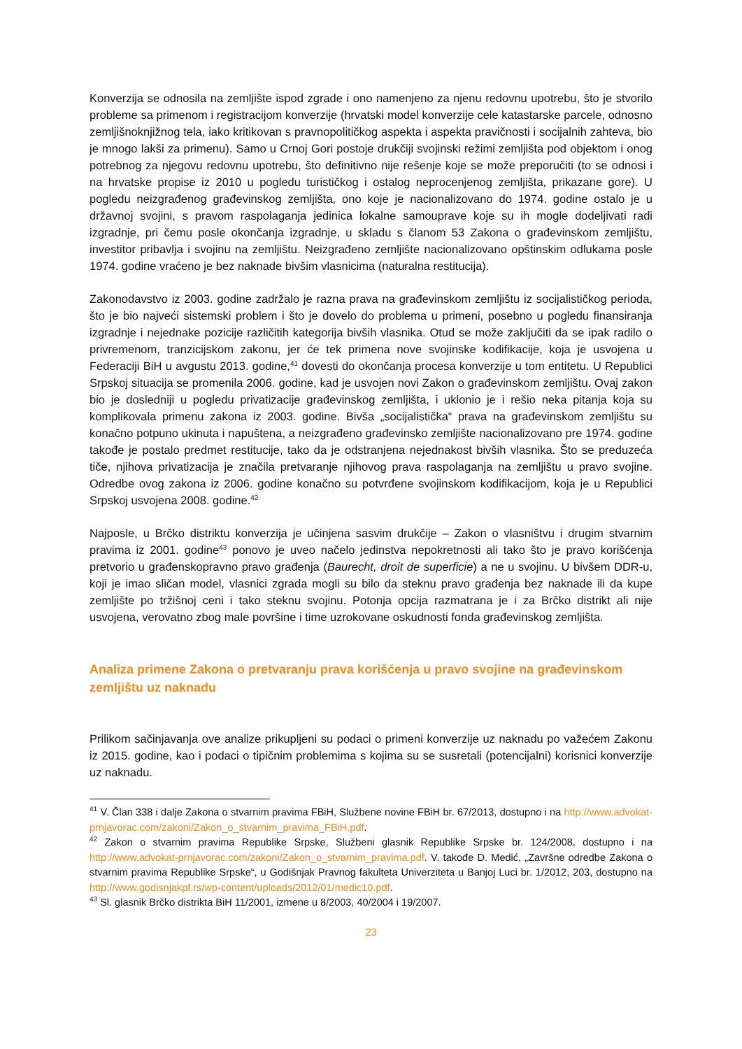Konverzija se odnosila na zemljište ispod zgrade i ono namenjeno za njenu redovnu upotrebu, što je stvorilo probleme sa primenom i registracijom konverzije (hrvatski model konverzije cele katastarske parcele, odnosno zemljišnoknjižnog tela, iako kritikovan s pravnopolitičkog aspekta i aspekta pravičnosti i socijalnih zahteva, bio je mnogo lakši za primenu). Samo u Crnoj Gori postoje drukčiji svojinski režimi zemljišta pod objektom i onog potrebnog za njegovu redovnu upotrebu, što definitivno nije rešenje koje se može preporučiti (to se odnosi i na hrvatske propise iz 2010 u pogledu turističkog i ostalog neprocenjenog zemljišta, prikazane gore). U pogledu neizgrađenog građevinskog zemljišta, ono koje je nacionalizovano do 1974. godine ostalo je u državnoj svojini, s pravom raspolaganja jedinica lokalne samouprave koje su ih mogle dodeljivati radi izgradnje, pri čemu posle okončanja izgradnje, u skladu s članom 53 Zakona o građevinskom zemljištu, investitor pribavlja i svojinu na zemljištu. Neizgrađeno zemljište nacionalizovano opštinskim odlukama posle 1974. godine vraćeno je bez naknade bivšim vlasnicima (naturalna restitucija).
Zakonodavstvo iz 2003. godine zadržalo je razna prava na građevinskom zemljištu iz socijalističkog perioda, što je bio najveći sistemski problem i što je dovelo do problema u primeni, posebno u pogledu finansiranja izgradnje i nejednake pozicije različitih kategorija bivših vlasnika. Otud se može zaključiti da se ipak radilo o privremenom, tranzicijskom zakonu, jer će tek primena nove svojinske kodifikacije, koja je usvojena u Federaciji BiH u avgustu 2013. godine,<sup>41</sup> dovesti do okončanja procesa konverzije u tom entitetu. U Republici Srpskoj situacija se promenila 2006. godine, kad je usvojen novi Zakon o građevinskom zemljištu. Ovaj zakon bio je dosledniji u pogledu privatizacije građevinskog zemljišta, i uklonio je i rešio neka pitanja koja su komplikovala primenu zakona iz 2003. godine. Bivša „socijalistička“ prava na građevinskom zemljištu su konačno potpuno ukinuta i napuštena, a neizgrađeno građevinsko zemljište nacionalizovano pre 1974. godine takođe je postalo predmet restitucije, tako da je odstranjena nejednakost bivših vlasnika. Što se preduzeća tiče, njihova privatizacija je značila pretvaranje njihovog prava raspolaganja na zemljištu u pravo svojine. Odredbe ovog zakona iz 2006. godine konačno su potvrđene svojinskom kodifikacijom, koja je u Republici Srpskoj usvojena 2008. godine.<sup>42</sup>
Najposle, u Brčko distriktu konverzija je učinjena sasvim drukčije – Zakon o vlasništvu i drugim stvarnim pravima iz 2001. godine<sup>43</sup> ponovo je uveo načelo jedinstva nepokretnosti ali tako što je pravo korišćenja pretvorio u građenskopravno pravo građenja (Baurecht, droit de superficie) a ne u svojinu. U bivšem DDR-u, koji je imao sličan model, vlasnici zgrada mogli su bilo da steknu pravo građenja bez naknade ili da kupe zemljište po tržišnoj ceni i tako steknu svojinu. Potonja opcija razmatrana je i za Brčko distrikt ali nije usvojena, verovatno zbog male površine i time uzrokovane oskudnosti fonda građevinskog zemljišta.
Analiza primene Zakona o pretvaranju prava korišćenja u pravo svojine na građevinskom zemljištu uz naknadu
Prilikom sačinjavanja ove analize prikupljeni su podaci o primeni konverzije uz naknadu po važećem Zakonu iz 2015. godine, kao i podaci o tipičnim problemima s kojima su se susretali (potencijalni) korisnici konverzije uz naknadu.
<sup>41</sup> V. Član 338 i dalje Zakona o stvarnim pravima FBiH, Službene novine FBiH br. 67/2013, dostupno i na http://www.advokat-prnjavorac.com/zakoni/Zakon_o_stvarnim_pravima_FBiH.pdf.
<sup>42</sup> Zakon o stvarnim pravima Republike Srpske, Službeni glasnik Republike Srpske br. 124/2008, dostupno i na http://www.advokat-prnjavorac.com/zakoni/Zakon_o_stvarnim_pravima.pdf. V. takođe D. Medić, „Završne odredbe Zakona o stvarnim pravima Republike Srpske“, u Godišnjak Pravnog fakulteta Univerziteta u Banjoj Luci br. 1/2012, 203, dostupno na http://www.godisnjakpf.rs/wp-content/uploads/2012/01/medic10.pdf.
<sup>43</sup> Sl. glasnik Brčko distrikta BiH 11/2001, izmene u 8/2003, 40/2004 i 19/2007.
23